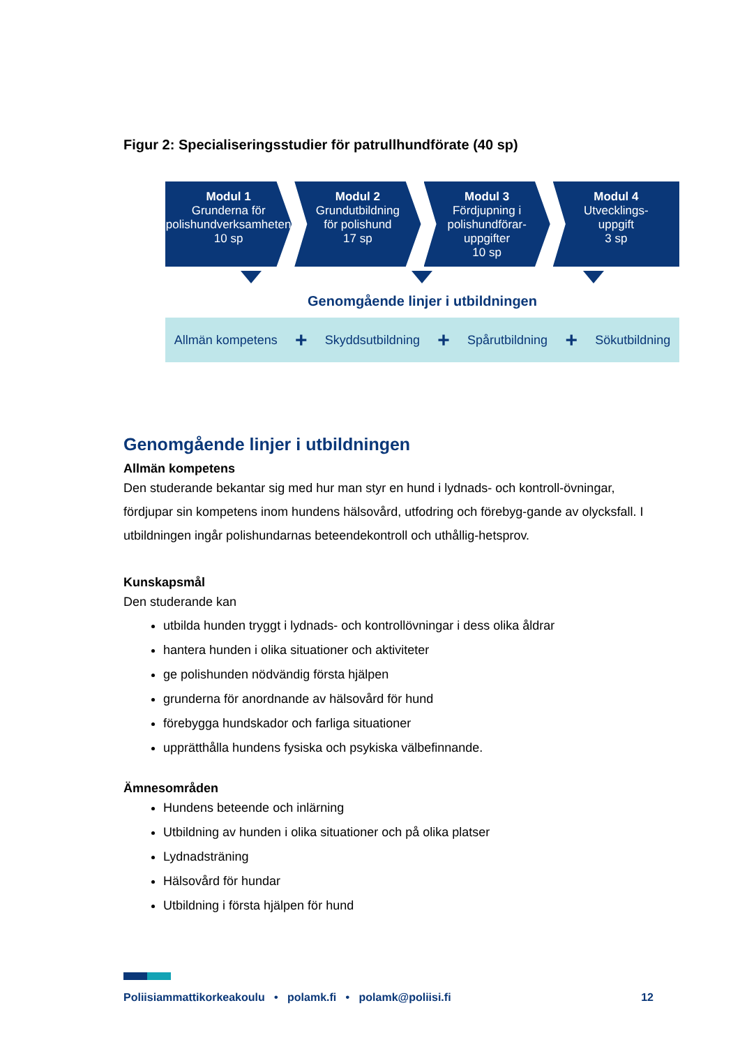Figur 2: Specialiseringsstudier för patrullhundförate (40 sp)
Modul 1
Grunderna för
polishundverksamheten
10 sp
Modul 2
Grundutbildning
för polishund
17 sp
Modul 3
Fördjupning i
polishundförar-
uppgifter
10 sp
Modul 4
Utvecklings-
uppgift
3 sp
Genomgående linjer i utbildningen
Allmän kompetens + Skyddsutbildning + Spårutbildning + Sökutbildning
Genomgående linjer i utbildningen
Allmän kompetens
Den studerande bekantar sig med hur man styr en hund i lydnads- och kontroll-övningar, fördjupar sin kompetens inom hundens hälsovård, utfodring och förebyg-gande av olycksfall. I utbildningen ingår polishundarnas beteendekontroll och uthållig-hetsprov.
Kunskapsmål
Den studerande kan
utbilda hunden tryggt i lydnads- och kontrollövningar i dess olika åldrar
hantera hunden i olika situationer och aktiviteter
ge polishunden nödvändig första hjälpen
grunderna för anordnande av hälsovård för hund
förebygga hundskador och farliga situationer
upprätthålla hundens fysiska och psykiska välbefinnande.
Ämnesområden
Hundens beteende och inlärning
Utbildning av hunden i olika situationer och på olika platser
Lydnadsträning
Hälsovård för hundar
Utbildning i första hjälpen för hund
Poliisiammattikorkeakoulu • polamk.fi • polamk@poliisi.fi 12